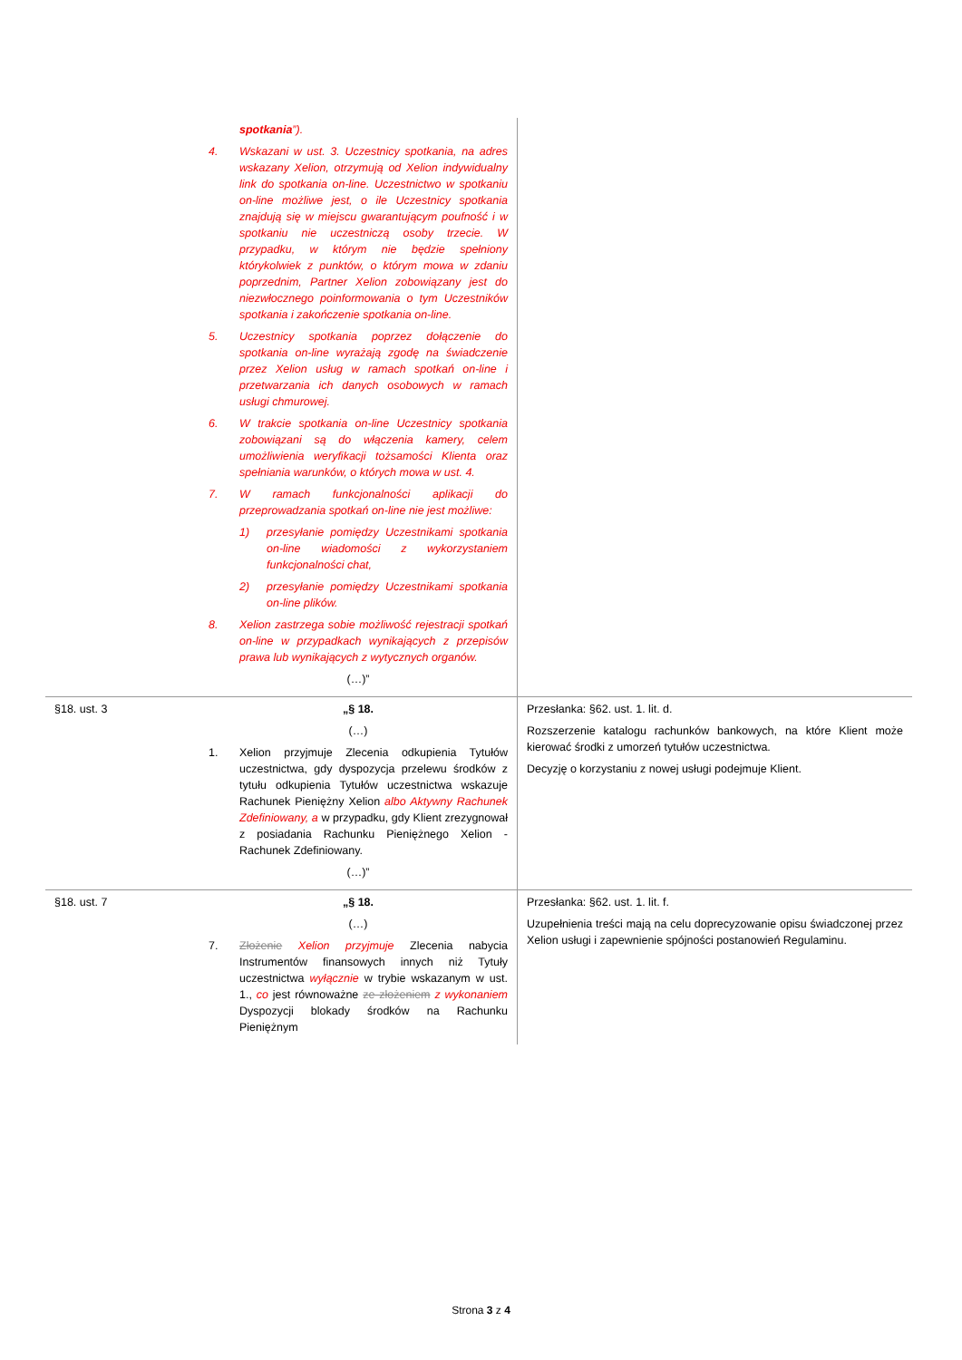| | spotkania ”). 4. Wskazani w ust. 3. Uczestnicy spotkania, na adres wskazany Xelion, otrzymują od Xelion indywidualny link do spotkania on-line. Uczestnictwo w spotkaniu on-line możliwe jest, o ile Uczestnicy spotkania znajdują się w miejscu gwarantującym poufność i w spotkaniu nie uczestniczą osoby trzecie. W przypadku, w którym nie będzie spełniony którykolwiek z punktów, o którym mowa w zdaniu poprzednim, Partner Xelion zobowiązany jest do niezwłocznego poinformowania o tym Uczestników spotkania i zakończenie spotkania on-line. 5. Uczestnicy spotkania poprzez dołączenie do spotkania on-line wyrażają zgodę na świadczenie przez Xelion usług w ramach spotkań on-line i przetwarzania ich danych osobowych w ramach usługi chmurowej. 6. W trakcie spotkania on-line Uczestnicy spotkania zobowiązani są do włączenia kamery, celem umożliwienia weryfikacji tożsamości Klienta oraz spełniania warunków, o których mowa w ust. 4. 7. W ramach funkcjonalności aplikacji do przeprowadzania spotkań on-line nie jest możliwe: 1) przesyłanie pomiędzy Uczestnikami spotkania on-line wiadomości z wykorzystaniem funkcjonalności chat, 2) przesyłanie pomiędzy Uczestnikami spotkania on-line plików. 8. Xelion zastrzega sobie możliwość rejestracji spotkań on-line w przypadkach wynikających z przepisów prawa lub wynikających z wytycznych organów. (…)” | |
| §18. ust. 3 | „§ 18. (…) 1. Xelion przyjmuje Zlecenia odkupienia Tytułów uczestnictwa, gdy dyspozycja przelewu środków z tytułu odkupienia Tytułów uczestnictwa wskazuje Rachunek Pieniężny Xelion albo Aktywny Rachunek Zdefiniowany, a w przypadku, gdy Klient zrezygnował z posiadania Rachunku Pieniężnego Xelion - Rachunek Zdefiniowany. (…)” | Przesłanka: §62. ust. 1. lit. d. Rozszerzenie katalogu rachunków bankowych, na które Klient może kierować środki z umorzeń tytułów uczestnictwa. Decyzję o korzystaniu z nowej usługi podejmuje Klient. |
| §18. ust. 7 | „§ 18. (…) 7. Złożenie Xelion przyjmuje Zlecenia nabycia Instrumentów finansowych innych niż Tytuły uczestnictwa wyłącznie w trybie wskazanym w ust. 1., co jest równoważne ze złożeniem z wykonaniem Dyspozycji blokady środków na Rachunku Pieniężnym | Przesłanka: §62. ust. 1. lit. f. Uzupełnienia treści mają na celu doprecyzowanie opisu świadczonej przez Xelion usługi i zapewnienie spójności postanowień Regulaminu. |
Strona 3 z 4